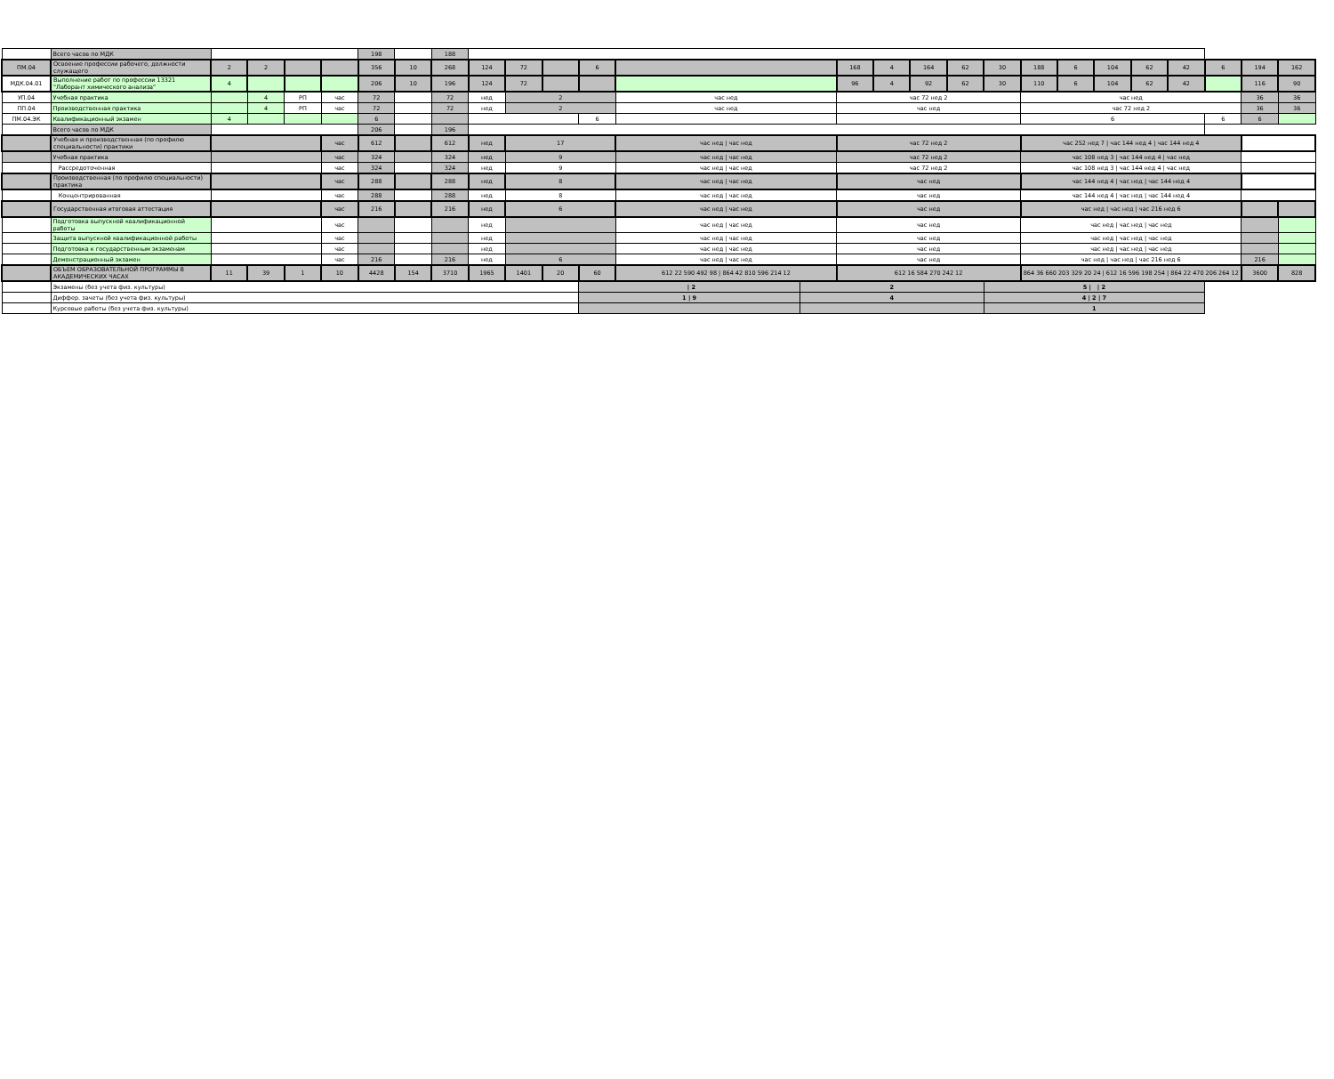| | Всего часов по МДК | | | | | 198 | | 188 | | | | | | | | | | | | | | | | | | | |
| ПМ.04 | Освоение профессии рабочего, должности служащего | 2 | 2 | | | 356 | 10 | 268 | 124 | 72 | | 6 | | | 168 | 4 | 164 | 62 | 30 | 188 | 6 | 104 | 62 | 42 | 6 | 194 | 162 |
| МДК.04.01 | Выполнение работ по профессии 13321 "Лаборант химического анализа" | 4 | | | | 206 | 10 | 196 | 124 | 72 | | | | | 96 | 4 | 92 | 62 | 30 | 110 | 6 | 104 | 62 | 42 | | 116 | 90 |
| УП.04 | Учебная практика | | 4 | РП | час | 72 | | 72 | нед | 2 | | | час нед | | час 72 нед 2 | | | | | час нед | | | | | | 36 | 36 |
| ПП.04 | Производственная практика | | 4 | РП | час | 72 | | 72 | нед | 2 | | | час нед | | час нед | | | | | час 72 нед 2 | | | | | | 36 | 36 |
| ПМ.04.ЭК | Квалификационный экзамен | 4 | | | | 6 | | | | | | 6 | | | | | | | | 6 | | | | | 6 | 6 | |
| | Всего часов по МДК | | | | | 206 | | 196 | | | | | | | | | | | | | | | | | | | |
| | Учебная и производственная (по профилю специальности) практики | | | | час | 612 | | 612 | нед | 17 | | | час нед / час нед | | час 72 нед 2 | | | | | час 252 нед 7 / час 144 нед 4 / час 144 нед 4 | | | | | | | |
| | Учебная практика | | | | час | 324 | | 324 | нед | 9 | | | час нед / час нед | | час 72 нед 2 | | | | | час 108 нед 3 / час 144 нед 4 / час нед | | | | | | | |
| | Рассредоточенная | | | | час | 324 | | 324 | нед | 9 | | | час нед / час нед | | час 72 нед 2 | | | | | час 108 нед 3 / час 144 нед 4 / час нед | | | | | | | |
| | Производственная (по профилю специальности) практика | | | | час | 288 | | 288 | нед | 8 | | | час нед / час нед | | час нед | | | | | час 144 нед 4 / час нед / час 144 нед 4 | | | | | | | |
| | Концентрированная | | | | час | 288 | | 288 | нед | 8 | | | час нед / час нед | | час нед | | | | | час 144 нед 4 / час нед / час 144 нед 4 | | | | | | | |
| | Государственная итоговая аттестация | | | | час | 216 | | 216 | нед | 6 | | | час нед / час нед | | час нед | | | | | час нед / час нед / час 216 нед 6 | | | | | | | |
| | Подготовка выпускной квалификационной работы | | | | час | | | | нед | | | | час нед / час нед | | час нед | | | | | час нед / час нед / час нед | | | | | | | |
| | Защита выпускной квалификационной работы | | | | час | | | | нед | | | | час нед / час нед | | час нед | | | | | час нед / час нед / час нед | | | | | | | |
| | Подготовка к государственным экзаменам | | | | час | | | | нед | | | | час нед / час нед | | час нед | | | | | час нед / час нед / час нед | | | | | | | |
| | Демонстрационный экзамен | | | | час | 216 | | 216 | нед | 6 | | | час нед / час нед | | час нед | | | | | час нед / час нед / час 216 нед 6 | | | | | | 216 | |
| | ОБЪЕМ ОБРАЗОВАТЕЛЬНОЙ ПРОГРАММЫ В АКАДЕМИЧЕСКИХ ЧАСАХ | 11 | 39 | 1 | 10 | 4428 | 154 | 3710 | 1965 | 1401 | 20 | 60 | 612 22 590 492 98 / 864 42 810 596 214 12 | | 612 16 584 270 242 12 | | | | | 864 36 660 203 329 20 24 / 612 16 596 198 254 / 864 22 470 206 264 12 | | | | | | 3600 | 828 |
| | Экзамены (без учета физ. культуры) | | | | | | | | | | | / 2 | | 2 | | | | | 5 / / 2 | | | | | | | | |
| | Диффер. зачеты (без учета физ. культуры) | | | | | | | | | | | 1 / 9 | | 4 | | | | | 4 / 2 / 7 | | | | | | | | |
| | Курсовые работы (без учета физ. культуры) | | | | | | | | | | | | | | | | | | 1 | | | | | | | | |